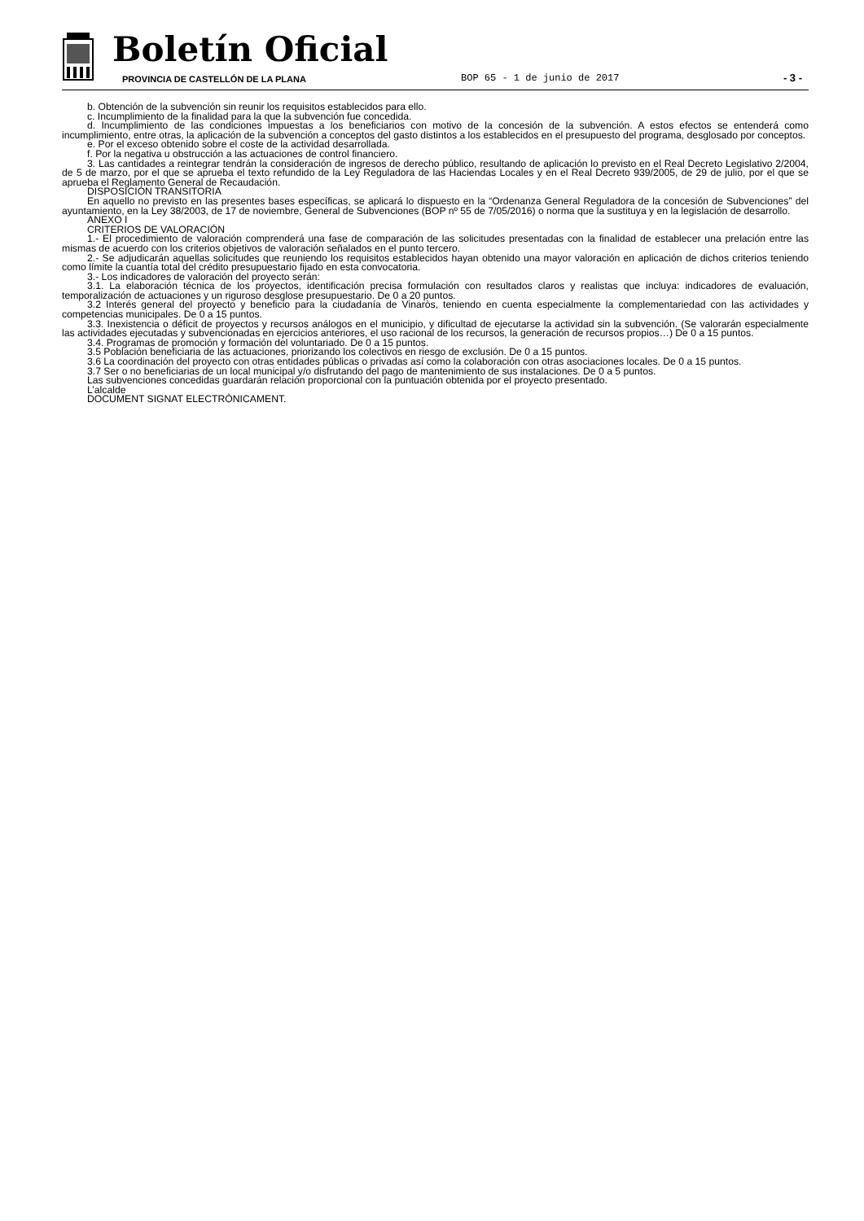Boletín Oficial
PROVINCIA DE CASTELLÓN DE LA PLANA
BOP 65 - 1 de junio de 2017 - 3 -
b. Obtención de la subvención sin reunir los requisitos establecidos para ello.
c. Incumplimiento de la finalidad para la que la subvención fue concedida.
d. Incumplimiento de las condiciones impuestas a los beneficiarios con motivo de la concesión de la subvención. A estos efectos se entenderá como incumplimiento, entre otras, la aplicación de la subvención a conceptos del gasto distintos a los establecidos en el presupuesto del programa, desglosado por conceptos.
e. Por el exceso obtenido sobre el coste de la actividad desarrollada.
f. Por la negativa u obstrucción a las actuaciones de control financiero.
3. Las cantidades a reintegrar tendrán la consideración de ingresos de derecho público, resultando de aplicación lo previsto en el Real Decreto Legislativo 2/2004, de 5 de marzo, por el que se aprueba el texto refundido de la Ley Reguladora de las Haciendas Locales y en el Real Decreto 939/2005, de 29 de julio, por el que se aprueba el Reglamento General de Recaudación.
DISPOSICIÓN TRANSITORIA
En aquello no previsto en las presentes bases específicas, se aplicará lo dispuesto en la “Ordenanza General Reguladora de la concesión de Subvenciones” del ayuntamiento, en la Ley 38/2003, de 17 de noviembre, General de Subvenciones (BOP nº 55 de 7/05/2016) o norma que la sustituya y en la legislación de desarrollo.
ANEXO I
CRITERIOS DE VALORACIÓN
1.- El procedimiento de valoración comprenderá una fase de comparación de las solicitudes presentadas con la finalidad de establecer una prelación entre las mismas de acuerdo con los criterios objetivos de valoración señalados en el punto tercero.
2.- Se adjudicarán aquellas solicitudes que reuniendo los requisitos establecidos hayan obtenido una mayor valoración en aplicación de dichos criterios teniendo como límite la cuantía total del crédito presupuestario fijado en esta convocatoria.
3.- Los indicadores de valoración del proyecto serán:
3.1. La elaboración técnica de los proyectos, identificación precisa formulación con resultados claros y realistas que incluya: indicadores de evaluación, temporalización de actuaciones y un riguroso desglose presupuestario. De 0 a 20 puntos.
3.2 Interés general del proyecto y beneficio para la ciudadanía de Vinaròs, teniendo en cuenta especialmente la complementariedad con las actividades y competencias municipales. De 0 a 15 puntos.
3.3. Inexistencia o déficit de proyectos y recursos análogos en el municipio, y dificultad de ejecutarse la actividad sin la subvención. (Se valorarán especialmente las actividades ejecutadas y subvencionadas en ejercicios anteriores, el uso racional de los recursos, la generación de recursos propios…) De 0 a 15 puntos.
3.4. Programas de promoción y formación del voluntariado. De 0 a 15 puntos.
3.5 Población beneficiaria de las actuaciones, priorizando los colectivos en riesgo de exclusión. De 0 a 15 puntos.
3.6 La coordinación del proyecto con otras entidades públicas o privadas así como la colaboración con otras asociaciones locales. De 0 a 15 puntos.
3.7 Ser o no beneficiarias de un local municipal y/o disfrutando del pago de mantenimiento de sus instalaciones. De 0 a 5 puntos.
Las subvenciones concedidas guardarán relación proporcional con la puntuación obtenida por el proyecto presentado.
L’alcalde
DOCUMENT SIGNAT ELECTRÒNICAMENT.